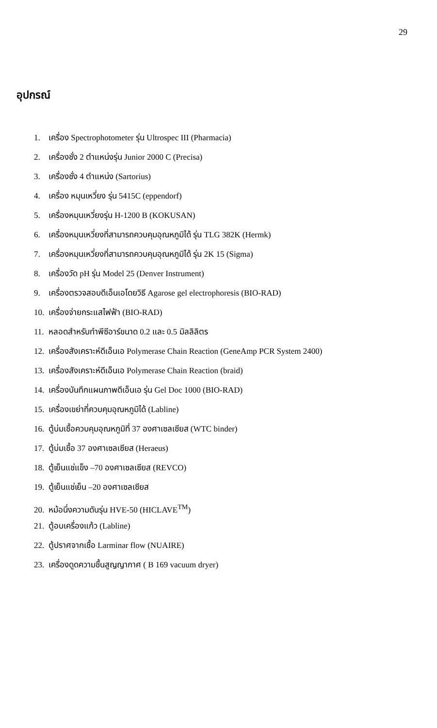29
อุปกรณ์
1. เครื่อง Spectrophotometer รุ่น Ultrospec III (Pharmacia)
2. เครื่องชั่ง 2 ตำแหน่งรุ่น Junior 2000 C (Precisa)
3. เครื่องชั่ง 4 ตำแหน่ง (Sartorius)
4. เครื่อง หมุนเหวี่ยง รุ่น 5415C (eppendorf)
5. เครื่องหมุนเหวี่ยงรุ่น H-1200 B (KOKUSAN)
6. เครื่องหมุนเหวี่ยงที่สามารถควบคุมอุณหภูมิได้ รุ่น TLG 382K (Hermk)
7. เครื่องหมุนเหวี่ยงที่สามารถควบคุมอุณหภูมิได้ รุ่น 2K 15 (Sigma)
8. เครื่องวัด pH รุ่น Model 25 (Denver Instrument)
9. เครื่องตรวจสอบดีเอ็นเอโดยวิธี Agarose gel electrophoresis (BIO-RAD)
10. เครื่องจ่ายกระแสไฟฟ้า (BIO-RAD)
11. หลอดสำหรับทำพีซีอาร์ขนาด 0.2 และ 0.5 มิลลิลิตร
12. เครื่องสังเคราะห์ดีเอ็นเอ Polymerase Chain Reaction (GeneAmp PCR System 2400)
13. เครื่องสังเคราะห์ดีเอ็นเอ Polymerase Chain Reaction (braid)
14. เครื่องบันทึกแผนภาพดีเอ็นเอ รุ่น Gel Doc 1000 (BIO-RAD)
15. เครื่องเขย่าที่ควบคุมอุณหภูมิได้ (Labline)
16. ตู้บ่มเชื้อควบคุมอุณหภูมิที่ 37 องศาเซลเซียส (WTC binder)
17. ตู้บ่มเชื้อ 37 องศาเซลเซียส (Heraeus)
18. ตู้เย็นแช่แข็ง –70 องศาเซลเซียส (REVCO)
19. ตู้เย็นแช่เย็น –20 องศาเซลเซียส
20. หม้อนึ่งความดันรุ่น HVE-50 (HICLAVE<sup>TM</sup>)
21. ตู้อบเครื่องแก้ว (Labline)
22. ตู้ปราศจากเชื้อ Larminar flow (NUAIRE)
23. เครื่องดูดความชื้นสูญญากาศ ( B 169 vacuum dryer)